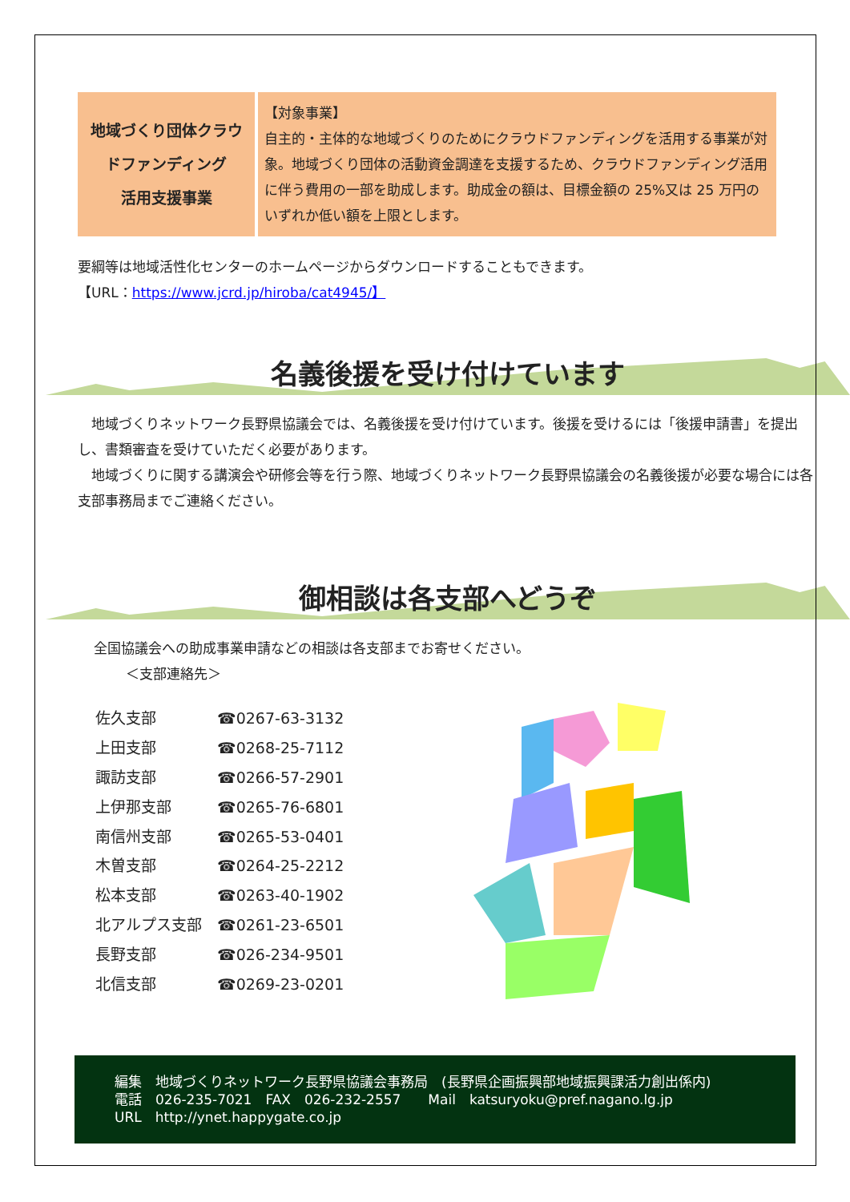| 地域づくり団体クラウドファンディング 活用支援事業 | 【対象事業】 自主的・主体的な地域づくりのためにクラウドファンディングを活用する事業が対象。地域づくり団体の活動資金調達を支援するため、クラウドファンディング活用に伴う費用の一部を助成します。助成金の額は、目標金額の 25%又は 25 万円のいずれか低い額を上限とします。 |
要綱等は地域活性化センターのホームページからダウンロードすることもできます。
【URL：https://www.jcrd.jp/hiroba/cat4945/】
名義後援を受け付けています
　地域づくりネットワーク長野県協議会では、名義後援を受け付けています。後援を受けるには「後援申請書」を提出し、書類審査を受けていただく必要があります。
　地域づくりに関する講演会や研修会等を行う際、地域づくりネットワーク長野県協議会の名義後援が必要な場合には各支部事務局までご連絡ください。
御相談は各支部へどうぞ
全国協議会への助成事業申請などの相談は各支部までお寄せください。
＜支部連絡先＞
| 佐久支部 | ☎0267-63-3132 |
| 上田支部 | ☎0268-25-7112 |
| 諏訪支部 | ☎0266-57-2901 |
| 上伊那支部 | ☎0265-76-6801 |
| 南信州支部 | ☎0265-53-0401 |
| 木曽支部 | ☎0264-25-2212 |
| 松本支部 | ☎0263-40-1902 |
| 北アルプス支部 | ☎0261-23-6501 |
| 長野支部 | ☎026-234-9501 |
| 北信支部 | ☎0269-23-0201 |
編集　地域づくりネットワーク長野県協議会事務局　(長野県企画振興部地域振興課活力創出係内)
電話　026-235-7021　FAX　026-232-2557　　Mail　katsuryoku@pref.nagano.lg.jp
URL　http://ynet.happygate.co.jp